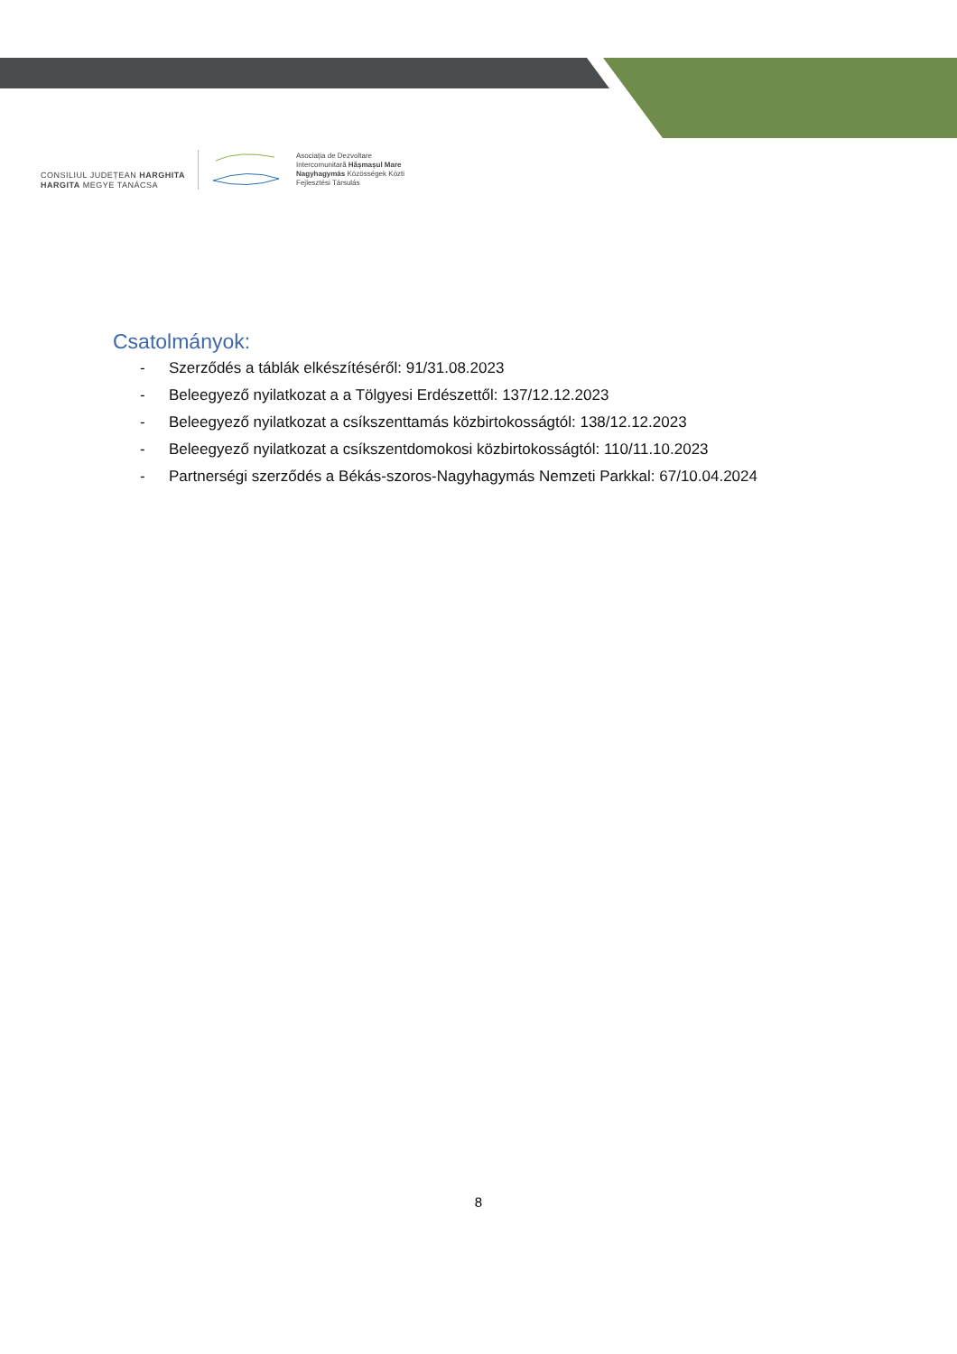CONSILIUL JUDEȚEAN HARGHITA
HARGITA MEGYE TANÁCSA
Asociația de Dezvoltare
Intercomunitară Hășmașul Mare
Nagyhagymás Közösségek Közti
Fejlesztési Társulás
Csatolmányok:
- Szerződés a táblák elkészítéséről: 91/31.08.2023
- Beleegyező nyilatkozat a a Tölgyesi Erdészettől: 137/12.12.2023
- Beleegyező nyilatkozat a csíkszenttamás közbirtokosságtól: 138/12.12.2023
- Beleegyező nyilatkozat a csíkszentdomokosi közbirtokosságtól: 110/11.10.2023
- Partnerségi szerződés a Békás-szoros-Nagyhagymás Nemzeti Parkkal: 67/10.04.2024
8